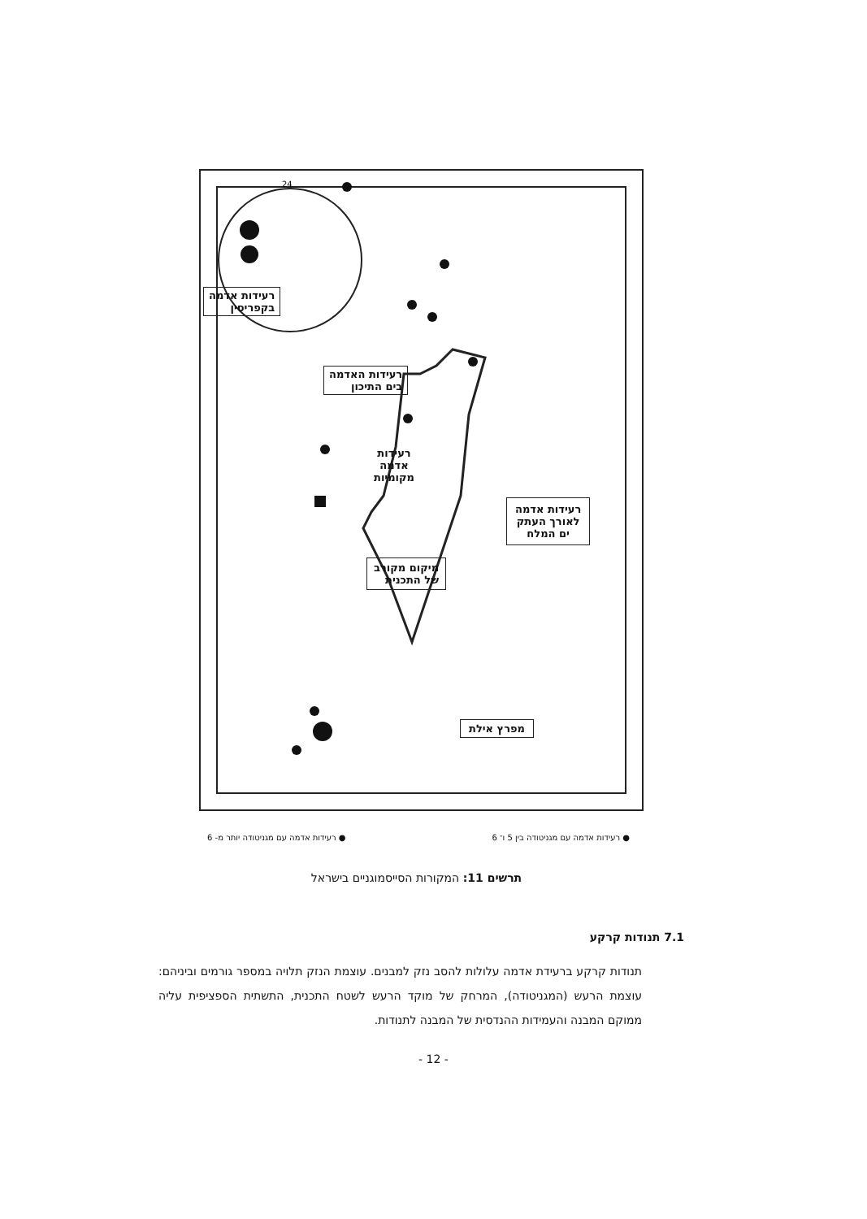24
רעידות אדמה
בקפריסין
רעידות האדמה
בים התיכון
רעידות
אדמה
מקומיות
רעידות אדמה
לאורך העתק
ים המלח
מיקום מקורב
של התכנית
מפרץ אילת
● רעידות אדמה עם מגניטודה בין 5 ו־ 6 ● רעידות אדמה עם מגניטודה יותר מ- 6
תרשים 11: המקורות הסייסמוגניים בישראל
7.1 תנודות קרקע
תנודות קרקע ברעידת אדמה עלולות להסב נזק למבנים. עוצמת הנזק תלויה במספר גורמים וביניהם: עוצמת הרעש (המגניטודה), המרחק של מוקד הרעש לשטח התכנית, התשתית הספציפית עליה ממוקם המבנה והעמידות ההנדסית של המבנה לתנודות.
- 12 -